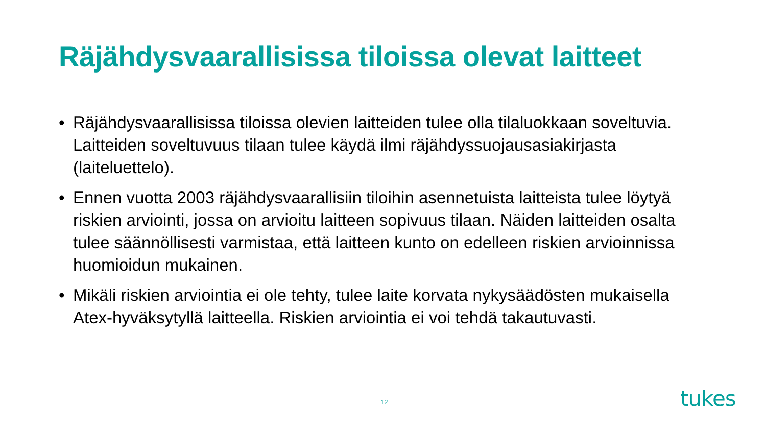Räjähdysvaarallisissa tiloissa olevat laitteet
• Räjähdysvaarallisissa tiloissa olevien laitteiden tulee olla tilaluokkaan soveltuvia. Laitteiden soveltuvuus tilaan tulee käydä ilmi räjähdyssuojausasiakirjasta (laiteluettelo).
• Ennen vuotta 2003 räjähdysvaarallisiin tiloihin asennetuista laitteista tulee löytyä riskien arviointi, jossa on arvioitu laitteen sopivuus tilaan. Näiden laitteiden osalta tulee säännöllisesti varmistaa, että laitteen kunto on edelleen riskien arvioinnissa huomioidun mukainen.
• Mikäli riskien arviointia ei ole tehty, tulee laite korvata nykysäädösten mukaisella Atex-hyväksytyllä laitteella. Riskien arviointia ei voi tehdä takautuvasti.
12 tukes